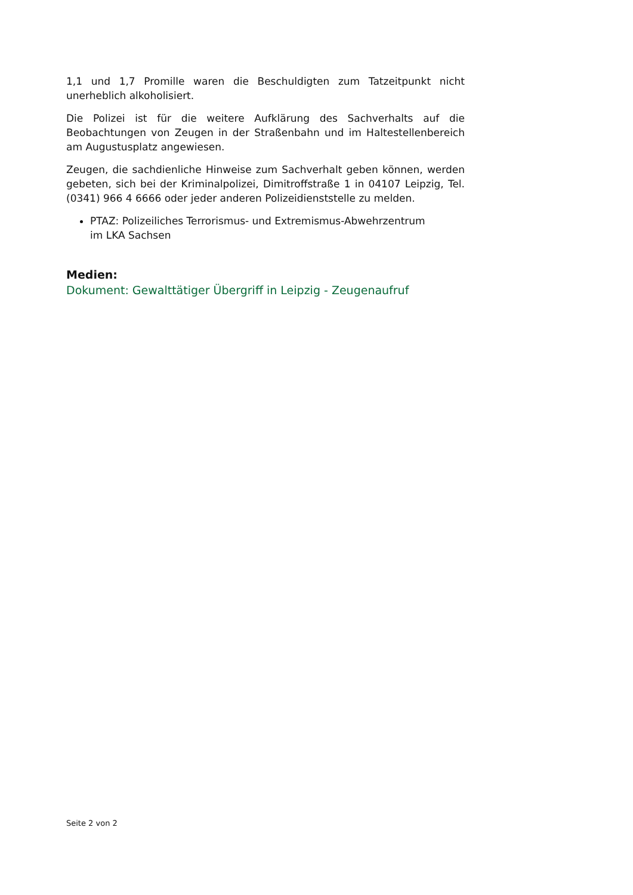1,1 und 1,7 Promille waren die Beschuldigten zum Tatzeitpunkt nicht unerheblich alkoholisiert.
Die Polizei ist für die weitere Aufklärung des Sachverhalts auf die Beobachtungen von Zeugen in der Straßenbahn und im Haltestellenbereich am Augustusplatz angewiesen.
Zeugen, die sachdienliche Hinweise zum Sachverhalt geben können, werden gebeten, sich bei der Kriminalpolizei, Dimitroffstraße 1 in 04107 Leipzig, Tel. (0341) 966 4 6666 oder jeder anderen Polizeidienststelle zu melden.
PTAZ: Polizeiliches Terrorismus- und Extremismus-Abwehrzentrum
im LKA Sachsen
Medien:
Dokument: Gewalttätiger Übergriff in Leipzig - Zeugenaufruf
Seite 2 von 2